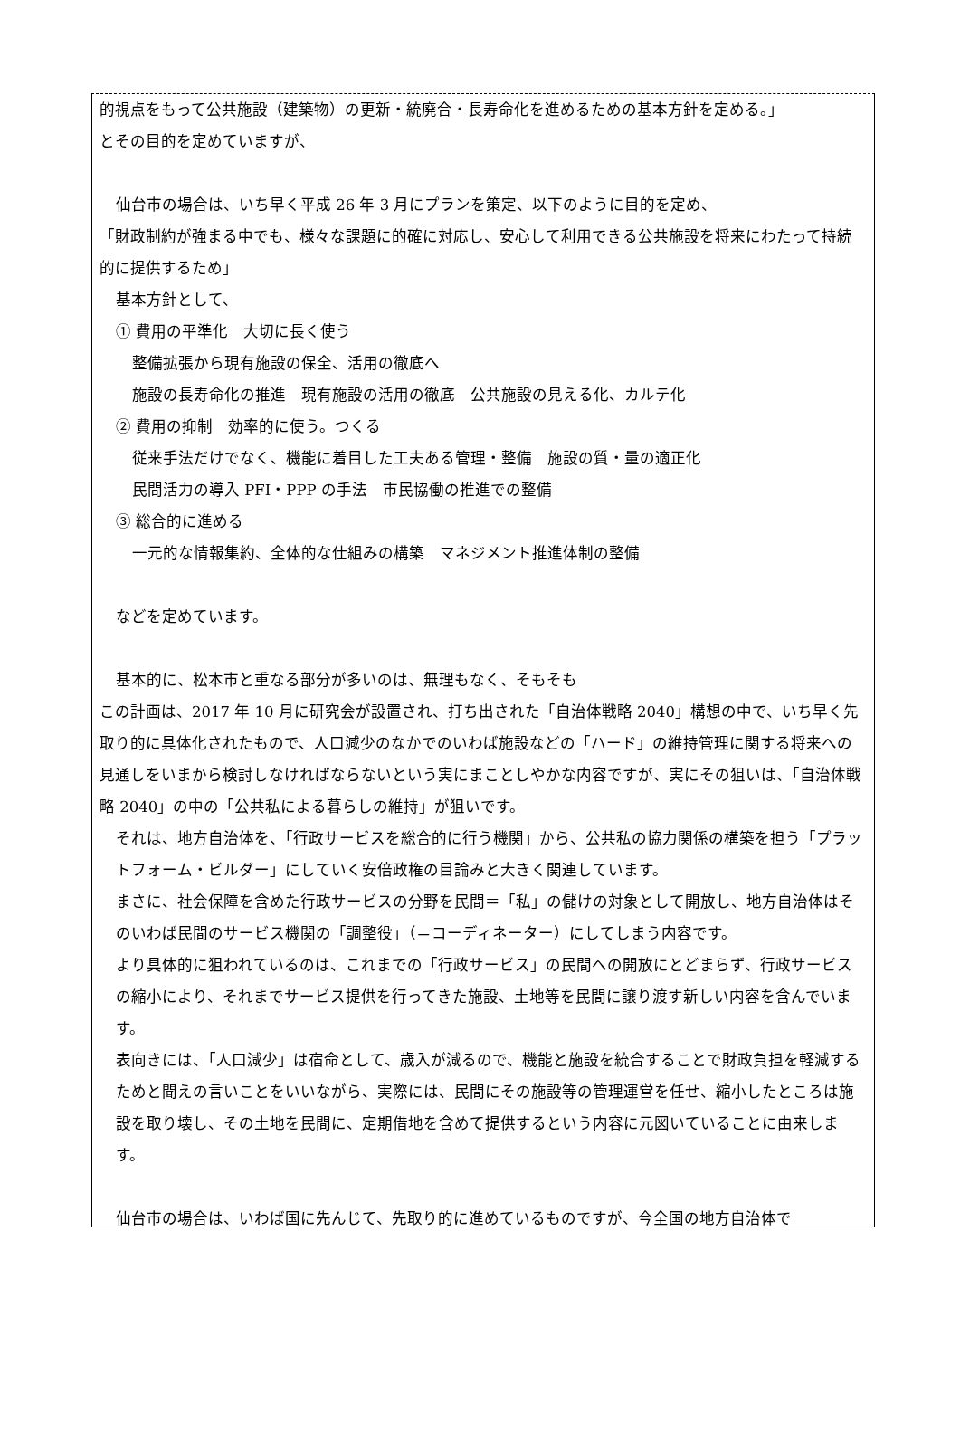的視点をもって公共施設（建築物）の更新・統廃合・長寿命化を進めるための基本方針を定める。」
とその目的を定めていますが、
仙台市の場合は、いち早く平成 26 年 3 月にプランを策定、以下のように目的を定め、
「財政制約が強まる中でも、様々な課題に的確に対応し、安心して利用できる公共施設を将来にわたって持続的に提供するため」
基本方針として、
① 費用の平準化　大切に長く使う
整備拡張から現有施設の保全、活用の徹底へ
施設の長寿命化の推進　現有施設の活用の徹底　公共施設の見える化、カルテ化
② 費用の抑制　効率的に使う。つくる
従来手法だけでなく、機能に着目した工夫ある管理・整備　施設の質・量の適正化
民間活力の導入 PFI・PPP の手法　市民協働の推進での整備
③ 総合的に進める
一元的な情報集約、全体的な仕組みの構築　マネジメント推進体制の整備
などを定めています。
基本的に、松本市と重なる部分が多いのは、無理もなく、そもそも
この計画は、2017 年 10 月に研究会が設置され、打ち出された「自治体戦略 2040」構想の中で、いち早く先取り的に具体化されたもので、人口減少のなかでのいわば施設などの「ハード」の維持管理に関する将来への見通しをいまから検討しなければならないという実にまことしやかな内容ですが、実にその狙いは、「自治体戦略 2040」の中の「公共私による暮らしの維持」が狙いです。
それは、地方自治体を、「行政サービスを総合的に行う機関」から、公共私の協力関係の構築を担う「プラットフォーム・ビルダー」にしていく安倍政権の目論みと大きく関連しています。
まさに、社会保障を含めた行政サービスの分野を民間＝「私」の儲けの対象として開放し、地方自治体はそのいわば民間のサービス機関の「調整役」（＝コーディネーター）にしてしまう内容です。
より具体的に狙われているのは、これまでの「行政サービス」の民間への開放にとどまらず、行政サービスの縮小により、それまでサービス提供を行ってきた施設、土地等を民間に譲り渡す新しい内容を含んでいます。
表向きには、「人口減少」は宿命として、歳入が減るので、機能と施設を統合することで財政負担を軽減するためと聞えの言いことをいいながら、実際には、民間にその施設等の管理運営を任せ、縮小したところは施設を取り壊し、その土地を民間に、定期借地を含めて提供するという内容に元図いていることに由来します。
仙台市の場合は、いわば国に先んじて、先取り的に進めているものですが、今全国の地方自治体で